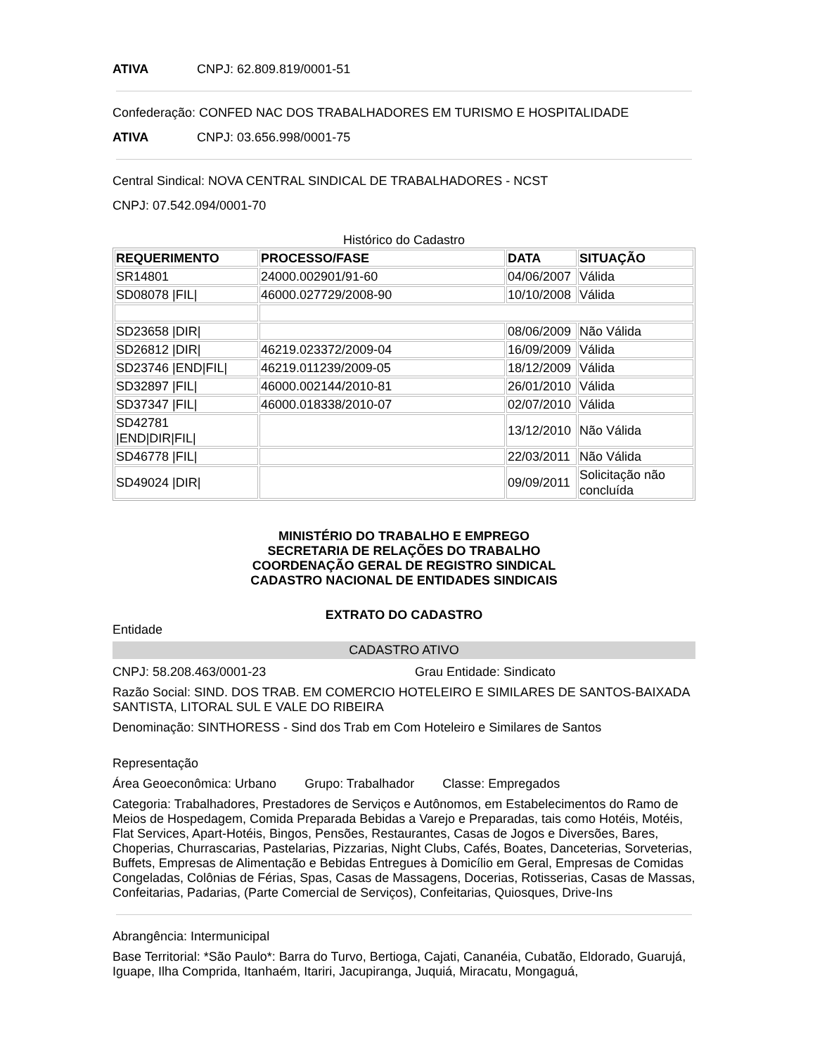ATIVA CNPJ: 62.809.819/0001-51
Confederação: CONFED NAC DOS TRABALHADORES EM TURISMO E HOSPITALIDADE
ATIVA CNPJ: 03.656.998/0001-75
Central Sindical: NOVA CENTRAL SINDICAL DE TRABALHADORES - NCST
CNPJ: 07.542.094/0001-70
Histórico do Cadastro
| REQUERIMENTO | PROCESSO/FASE | DATA | SITUAÇÃO |
| --- | --- | --- | --- |
| SR14801 | 24000.002901/91-60 | 04/06/2007 | Válida |
| SD08078 /FIL/ | 46000.027729/2008-90 | 10/10/2008 | Válida |
| SD23658 /DIR/ | | 08/06/2009 | Não Válida |
| SD26812 /DIR/ | 46219.023372/2009-04 | 16/09/2009 | Válida |
| SD23746 /END/FIL/ | 46219.011239/2009-05 | 18/12/2009 | Válida |
| SD32897 /FIL/ | 46000.002144/2010-81 | 26/01/2010 | Válida |
| SD37347 /FIL/ | 46000.018338/2010-07 | 02/07/2010 | Válida |
| SD42781 /END/DIR/FIL/ | | 13/12/2010 | Não Válida |
| SD46778 /FIL/ | | 22/03/2011 | Não Válida |
| SD49024 /DIR/ | | 09/09/2011 | Solicitação não concluída |
MINISTÉRIO DO TRABALHO E EMPREGO
SECRETARIA DE RELAÇÕES DO TRABALHO
COORDENAÇÃO GERAL DE REGISTRO SINDICAL
CADASTRO NACIONAL DE ENTIDADES SINDICAIS
EXTRATO DO CADASTRO
Entidade
CADASTRO ATIVO
CNPJ: 58.208.463/0001-23 Grau Entidade: Sindicato
Razão Social: SIND. DOS TRAB. EM COMERCIO HOTELEIRO E SIMILARES DE SANTOS-BAIXADA SANTISTA, LITORAL SUL E VALE DO RIBEIRA
Denominação: SINTHORESS - Sind dos Trab em Com Hoteleiro e Similares de Santos
Representação
Área Geoeconômica: Urbano Grupo: Trabalhador Classe: Empregados
Categoria: Trabalhadores, Prestadores de Serviços e Autônomos, em Estabelecimentos do Ramo de Meios de Hospedagem, Comida Preparada Bebidas a Varejo e Preparadas, tais como Hotéis, Motéis, Flat Services, Apart-Hotéis, Bingos, Pensões, Restaurantes, Casas de Jogos e Diversões, Bares, Choperias, Churrascarias, Pastelarias, Pizzarias, Night Clubs, Cafés, Boates, Danceterias, Sorveterias, Buffets, Empresas de Alimentação e Bebidas Entregues à Domicílio em Geral, Empresas de Comidas Congeladas, Colônias de Férias, Spas, Casas de Massagens, Docerias, Rotisserias, Casas de Massas, Confeitarias, Padarias, (Parte Comercial de Serviços), Confeitarias, Quiosques, Drive-Ins
Abrangência: Intermunicipal
Base Territorial: *São Paulo*: Barra do Turvo, Bertioga, Cajati, Cananéia, Cubatão, Eldorado, Guarujá, Iguape, Ilha Comprida, Itanhaém, Itariri, Jacupiranga, Juquiá, Miracatu, Mongaguá,